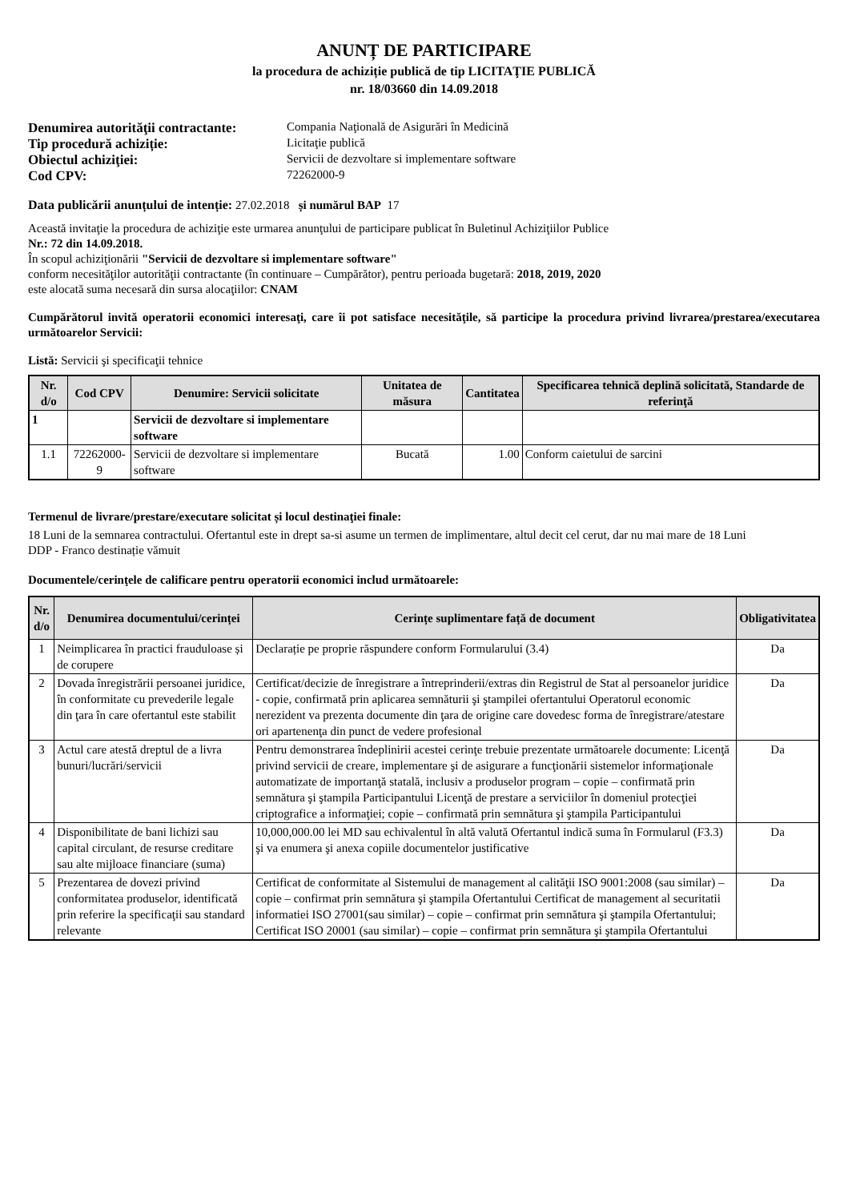ANUNȚ DE PARTICIPARE
la procedura de achiziție publică de tip LICITAŢIE PUBLICĂ
nr. 18/03660 din 14.09.2018
Denumirea autorităţii contractante: Compania Naţională de Asigurări în Medicină Tip procedură achiziție: Licitaţie publică Obiectul achiziţiei: Servicii de dezvoltare si implementare software Cod CPV: 72262000-9
Data publicării anunțului de intenție: 27.02.2018 și numărul BAP 17
Această invitaţie la procedura de achiziţie este urmarea anunţului de participare publicat în Buletinul Achiziţiilor Publice
Nr.: 72 din 14.09.2018.
În scopul achiziţionării "Servicii de dezvoltare si implementare software"
conform necesităţilor autorităţii contractante (în continuare – Cumpărător), pentru perioada bugetară: 2018, 2019, 2020
este alocată suma necesară din sursa alocaţiilor: CNAM
Cumpărătorul invită operatorii economici interesaţi, care îi pot satisface necesităţile, să participe la procedura privind livrarea/prestarea/executarea următoarelor Servicii:
Listă: Servicii şi specificaţii tehnice
| Nr. d/o | Cod CPV | Denumire: Servicii solicitate | Unitatea de măsura | Cantitatea | Specificarea tehnică deplină solicitată, Standarde de referinţă |
| --- | --- | --- | --- | --- | --- |
| 1 | | Servicii de dezvoltare si implementare software | | | |
| 1.1 | 72262000-9 | Servicii de dezvoltare si implementare software | Bucată | 1.00 | Conform caietului de sarcini |
Termenul de livrare/prestare/executare solicitat și locul destinaţiei finale:
18 Luni de la semnarea contractului. Ofertantul este in drept sa-si asume un termen de implimentare, altul decit cel cerut, dar nu mai mare de 18 Luni
DDP - Franco destinație vămuit
Documentele/cerinţele de calificare pentru operatorii economici includ următoarele:
| Nr. d/o | Denumirea documentului/cerinței | Cerințe suplimentare față de document | Obligativitatea |
| --- | --- | --- | --- |
| 1 | Neimplicarea în practici frauduloase și de corupere | Declarație pe proprie răspundere conform Formularului (3.4) | Da |
| 2 | Dovada înregistrării persoanei juridice, în conformitate cu prevederile legale din ţara în care ofertantul este stabilit | Certificat/decizie de înregistrare a întreprinderii/extras din Registrul de Stat al persoanelor juridice - copie, confirmată prin aplicarea semnăturii şi ştampilei ofertantului Operatorul economic nerezident va prezenta documente din ţara de origine care dovedesc forma de înregistrare/atestare ori apartenenţa din punct de vedere profesional | Da |
| 3 | Actul care atestă dreptul de a livra bunuri/lucrări/servicii | Pentru demonstrarea îndeplinirii acestei cerinţe trebuie prezentate următoarele documente: Licenţă privind servicii de creare, implementare şi de asigurare a funcţionării sistemelor informaţionale automatizate de importanţă statală, inclusiv a produselor program – copie – confirmată prin semnătura şi ştampila Participantului Licenţă de prestare a serviciilor în domeniul protecţiei criptografice a informaţiei; copie – confirmată prin semnătura şi ştampila Participantului | Da |
| 4 | Disponibilitate de bani lichizi sau capital circulant, de resurse creditare sau alte mijloace financiare (suma) | 10,000,000.00 lei MD sau echivalentul în altă valută Ofertantul indică suma în Formularul (F3.3) şi va enumera şi anexa copiile documentelor justificative | Da |
| 5 | Prezentarea de dovezi privind conformitatea produselor, identificată prin referire la specificaţii sau standard relevante | Certificat de conformitate al Sistemului de management al calităţii ISO 9001:2008 (sau similar) – copie – confirmat prin semnătura şi ştampila Ofertantului Certificat de management al securitatii informatiei ISO 27001(sau similar) – copie – confirmat prin semnătura şi ştampila Ofertantului; Certificat ISO 20001 (sau similar) – copie – confirmat prin semnătura şi ştampila Ofertantului | Da |